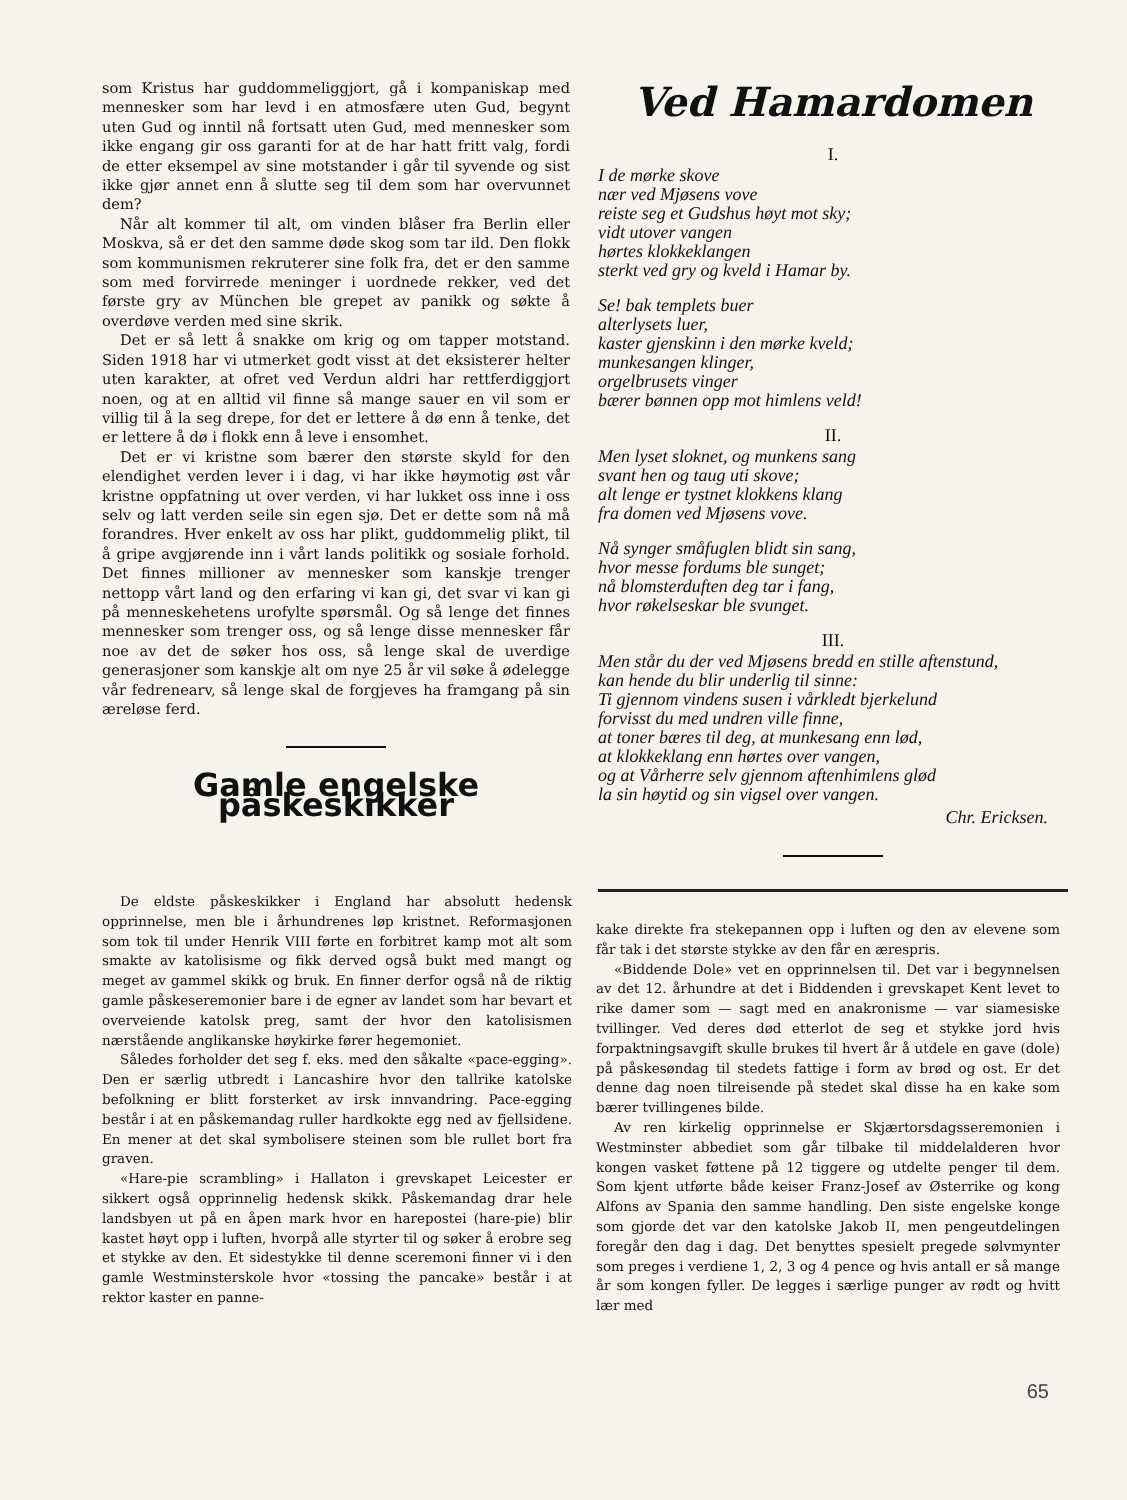som Kristus har guddommeliggjort, gå i kompaniskap med mennesker som har levd i en atmosfære uten Gud, begynt uten Gud og inntil nå fortsatt uten Gud, med mennesker som ikke engang gir oss garanti for at de har hatt fritt valg, fordi de etter eksempel av sine motstander i går til syvende og sist ikke gjør annet enn å slutte seg til dem som har overvunnet dem?
Når alt kommer til alt, om vinden blåser fra Berlin eller Moskva, så er det den samme døde skog som tar ild. Den flokk som kommunismen rekruterer sine folk fra, det er den samme som med forvirrede meninger i uordnede rekker, ved det første gry av München ble grepet av panikk og søkte å overdøve verden med sine skrik.
Det er så lett å snakke om krig og om tapper motstand. Siden 1918 har vi utmerket godt visst at det eksisterer helter uten karakter, at ofret ved Verdun aldri har rettferdiggjort noen, og at en alltid vil finne så mange sauer en vil som er villig til å la seg drepe, for det er lettere å dø enn å tenke, det er lettere å dø i flokk enn å leve i ensomhet.
Det er vi kristne som bærer den største skyld for den elendighet verden lever i i dag, vi har ikke høymotig øst vår kristne oppfatning ut over verden, vi har lukket oss inne i oss selv og latt verden seile sin egen sjø. Det er dette som nå må forandres. Hver enkelt av oss har plikt, guddommelig plikt, til å gripe avgjørende inn i vårt lands politikk og sosiale forhold. Det finnes millioner av mennesker som kanskje trenger nettopp vårt land og den erfaring vi kan gi, det svar vi kan gi på menneskehetens urofylte spørsmål. Og så lenge det finnes mennesker som trenger oss, og så lenge disse mennesker får noe av det de søker hos oss, så lenge skal de uverdige generasjoner som kanskje alt om nye 25 år vil søke å ødelegge vår fedrenearv, så lenge skal de forgjeves ha framgang på sin æreløse ferd.
Gamle engelske påskeskikker
Ved Hamardomen
I.
I de mørke skove
nær ved Mjøsens vove
reiste seg et Gudshus høyt mot sky;
vidt utover vangen
hørtes klokkeklangen
sterkt ved gry og kveld i Hamar by.
Se! bak templets buer
alterlysets luer,
kaster gjenskinn i den mørke kveld;
munkesangen klinger,
orgelbrusets vinger
bærer bønnen opp mot himlens veld!
II.
Men lyset sloknet, og munkens sang
svant hen og taug uti skove;
alt lenge er tystnet klokkens klang
fra domen ved Mjøsens vove.
Nå synger småfuglen blidt sin sang,
hvor messe fordums ble sunget;
nå blomsterduften deg tar i fang,
hvor røkelseskar ble svunget.
III.
Men står du der ved Mjøsens bredd en stille aftenstund,
kan hende du blir underlig til sinne:
Ti gjennom vindens susen i vårkledt bjerkelund
forvisst du med undren ville finne,
at toner bæres til deg, at munkesang enn lød,
at klokkeklang enn hørtes over vangen,
og at Vårherre selv gjennom aftenhimlens glød
la sin høytid og sin vigsel over vangen.
Chr. Ericksen.
De eldste påskeskikker i England har absolutt hedensk opprinnelse, men ble i århundrenes løp kristnet. Reformasjonen som tok til under Henrik VIII førte en forbitret kamp mot alt som smakte av katolisisme og fikk derved også bukt med mangt og meget av gammel skikk og bruk. En finner derfor også nå de riktig gamle påskeseremonier bare i de egner av landet som har bevart et overveiende katolsk preg, samt der hvor den katolisismen nærstående anglikanske høykirke fører hegemoniet.
Således forholder det seg f. eks. med den såkalte «pace-egging». Den er særlig utbredt i Lancashire hvor den tallrike katolske befolkning er blitt forsterket av irsk innvandring. Pace-egging består i at en påskemandag ruller hardkokte egg ned av fjellsidene. En mener at det skal symbolisere steinen som ble rullet bort fra graven.
«Hare-pie scrambling» i Hallaton i grevskapet Leicester er sikkert også opprinnelig hedensk skikk. Påskemandag drar hele landsbyen ut på en åpen mark hvor en harepostei (hare-pie) blir kastet høyt opp i luften, hvorpå alle styrter til og søker å erobre seg et stykke av den. Et sidestykke til denne sceremoni finner vi i den gamle Westminsterskole hvor «tossing the pancake» består i at rektor kaster en panne-
kake direkte fra stekepannen opp i luften og den av elevene som får tak i det største stykke av den får en ærespris.
«Biddende Dole» vet en opprinnelsen til. Det var i begynnelsen av det 12. århundre at det i Biddenden i grevskapet Kent levet to rike damer som — sagt med en anakronisme — var siamesiske tvillinger. Ved deres død etterlot de seg et stykke jord hvis forpaktningsavgift skulle brukes til hvert år å utdele en gave (dole) på påskesøndag til stedets fattige i form av brød og ost. Er det denne dag noen tilreisende på stedet skal disse ha en kake som bærer tvillingenes bilde.
Av ren kirkelig opprinnelse er Skjærtorsdagsseremonien i Westminster abbediet som går tilbake til middelalderen hvor kongen vasket føttene på 12 tiggere og utdelte penger til dem. Som kjent utførte både keiser Franz-Josef av Østerrike og kong Alfons av Spania den samme handling. Den siste engelske konge som gjorde det var den katolske Jakob II, men pengeutdelingen foregår den dag i dag. Det benyttes spesielt pregede sølvmynter som preges i verdiene 1, 2, 3 og 4 pence og hvis antall er så mange år som kongen fyller. De legges i særlige punger av rødt og hvitt lær med
65